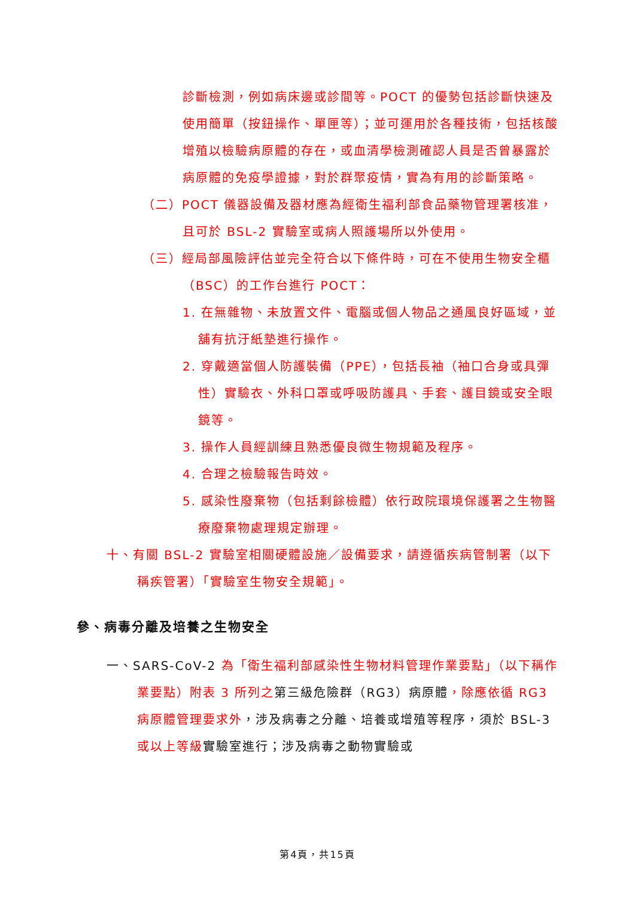診斷檢測，例如病床邊或診間等。POCT 的優勢包括診斷快速及使用簡單（按鈕操作、單匣等）；並可運用於各種技術，包括核酸增殖以檢驗病原體的存在，或血清學檢測確認人員是否曾暴露於病原體的免疫學證據，對於群聚疫情，實為有用的診斷策略。
（二）POCT 儀器設備及器材應為經衛生福利部食品藥物管理署核准，且可於 BSL-2 實驗室或病人照護場所以外使用。
（三）經局部風險評估並完全符合以下條件時，可在不使用生物安全櫃（BSC）的工作台進行 POCT：
1. 在無雜物、未放置文件、電腦或個人物品之通風良好區域，並舖有抗汙紙墊進行操作。
2. 穿戴適當個人防護裝備（PPE），包括長袖（袖口合身或具彈性）實驗衣、外科口罩或呼吸防護具、手套、護目鏡或安全眼鏡等。
3. 操作人員經訓練且熟悉優良微生物規範及程序。
4. 合理之檢驗報告時效。
5. 感染性廢棄物（包括剩餘檢體）依行政院環境保護署之生物醫療廢棄物處理規定辦理。
十、有關 BSL-2 實驗室相關硬體設施／設備要求，請遵循疾病管制署（以下稱疾管署）「實驗室生物安全規範」。
參、病毒分離及培養之生物安全
一、SARS-CoV-2 為「衛生福利部感染性生物材料管理作業要點」（以下稱作業要點）附表 3 所列之第三級危險群（RG3）病原體，除應依循 RG3 病原體管理要求外，涉及病毒之分離、培養或增殖等程序，須於 BSL-3 或以上等級實驗室進行；涉及病毒之動物實驗或
第4頁，共15頁